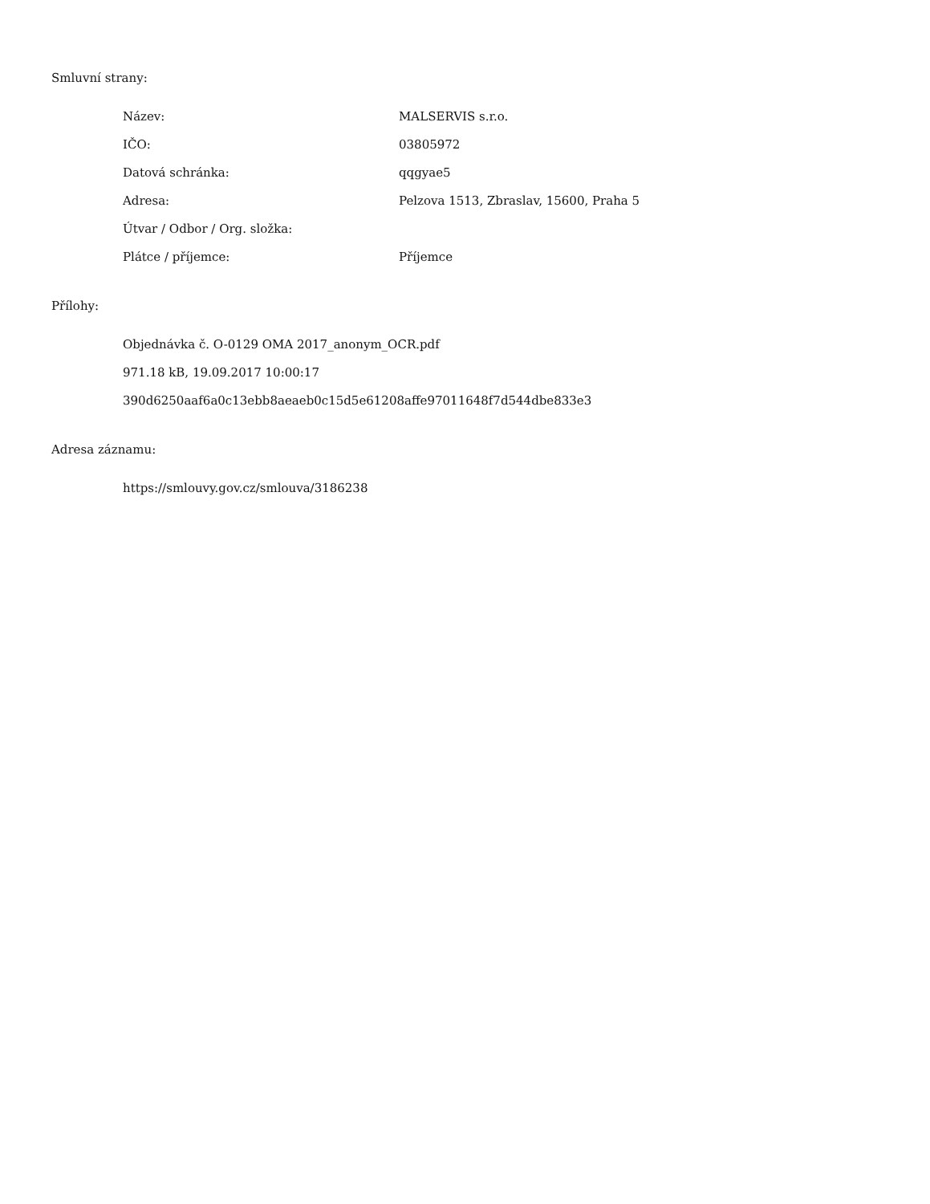Smluvní strany:
| Název: | MALSERVIS s.r.o. |
| IČO: | 03805972 |
| Datová schránka: | qqgyae5 |
| Adresa: | Pelzova 1513, Zbraslav, 15600, Praha 5 |
| Útvar / Odbor / Org. složka: | |
| Plátce / příjemce: | Příjemce |
Přílohy:
Objednávka č. O-0129 OMA 2017_anonym_OCR.pdf
971.18 kB, 19.09.2017 10:00:17
390d6250aaf6a0c13ebb8aeaeb0c15d5e61208affe97011648f7d544dbe833e3
Adresa záznamu:
https://smlouvy.gov.cz/smlouva/3186238